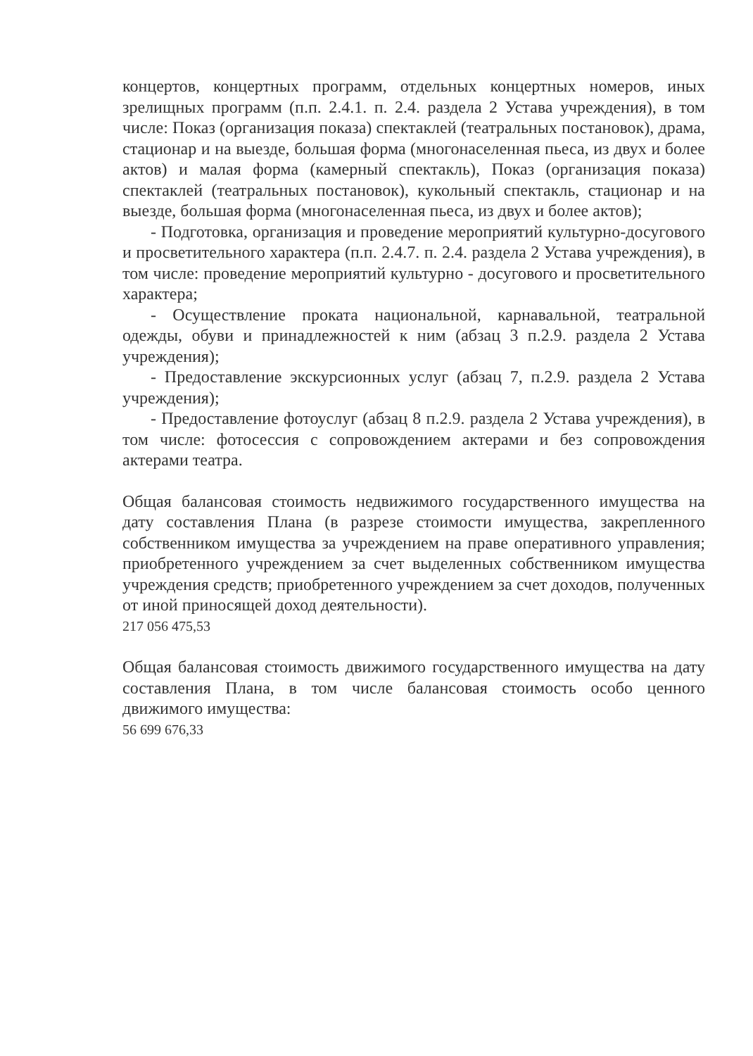концертов, концертных программ, отдельных концертных номеров, иных зрелищных программ (п.п. 2.4.1. п. 2.4. раздела 2 Устава учреждения), в том числе: Показ (организация показа) спектаклей (театральных постановок), драма, стационар и на выезде, большая форма (многонаселенная пьеса, из двух и более актов) и малая форма (камерный спектакль), Показ (организация показа) спектаклей (театральных постановок), кукольный спектакль, стационар и на выезде, большая форма (многонаселенная пьеса, из двух и более актов);
- Подготовка, организация и проведение мероприятий культурно-досугового и просветительного характера (п.п. 2.4.7. п. 2.4. раздела 2 Устава учреждения), в том числе: проведение мероприятий культурно - досугового и просветительного характера;
- Осуществление проката национальной, карнавальной, театральной одежды, обуви и принадлежностей к ним (абзац 3 п.2.9. раздела 2 Устава учреждения);
- Предоставление экскурсионных услуг (абзац 7, п.2.9. раздела 2 Устава учреждения);
- Предоставление фотоуслуг (абзац 8 п.2.9. раздела 2 Устава учреждения), в том числе: фотосессия с сопровождением актерами и без сопровождения актерами театра.
Общая балансовая стоимость недвижимого государственного имущества на дату составления Плана (в разрезе стоимости имущества, закрепленного собственником имущества за учреждением на праве оперативного управления; приобретенного учреждением за счет выделенных собственником имущества учреждения средств; приобретенного учреждением за счет доходов, полученных от иной приносящей доход деятельности).
217 056 475,53
Общая балансовая стоимость движимого государственного имущества на дату составления Плана, в том числе балансовая стоимость особо ценного движимого имущества:
56 699 676,33